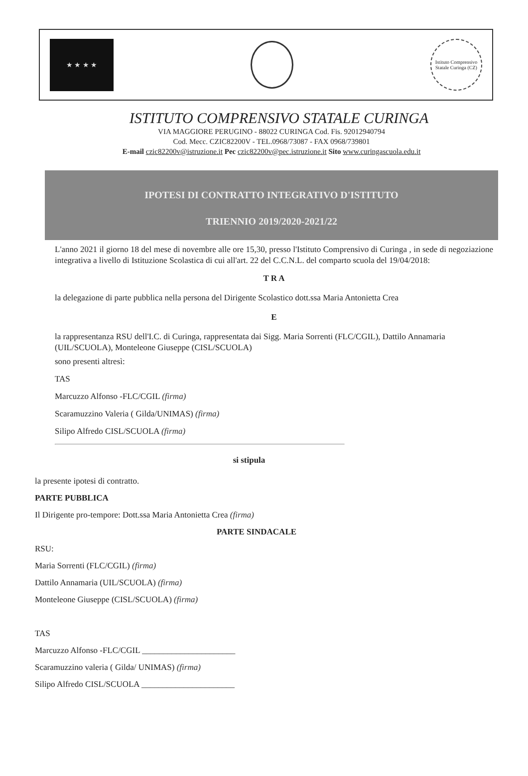★ ★ ★ ★
Istituto Comprensivo Statale Curinga (CZ)
ISTITUTO COMPRENSIVO STATALE CURINGA
VIA MAGGIORE PERUGINO - 88022 CURINGA Cod. Fis. 92012940794
Cod. Mecc. CZIC82200V - TEL.0968/73087 - FAX 0968/739801
E-mail czic82200v@istruzione.it Pec czic82200v@pec.istruzione.it Sito www.curingascuola.edu.it
IPOTESI DI CONTRATTO INTEGRATIVO D'ISTITUTO
TRIENNIO 2019/2020-2021/22
L'anno 2021 il giorno 18 del mese di novembre alle ore 15,30, presso l'Istituto Comprensivo di Curinga , in sede di negoziazione integrativa a livello di Istituzione Scolastica di cui all'art. 22 del C.C.N.L. del comparto scuola del 19/04/2018:
T R A
la delegazione di parte pubblica nella persona del Dirigente Scolastico dott.ssa Maria Antonietta Crea
E
la rappresentanza RSU dell'I.C. di Curinga, rappresentata dai Sigg. Maria Sorrenti (FLC/CGIL), Dattilo Annamaria (UIL/SCUOLA), Monteleone Giuseppe (CISL/SCUOLA)
sono presenti altresì:
TAS
Marcuzzo Alfonso -FLC/CGIL (firma)
Scaramuzzino Valeria ( Gilda/UNIMAS) (firma)
Silipo Alfredo CISL/SCUOLA (firma)
si stipula
la presente ipotesi di contratto.
PARTE PUBBLICA
Il Dirigente pro-tempore: Dott.ssa Maria Antonietta Crea (firma)
PARTE SINDACALE
RSU:
Maria Sorrenti (FLC/CGIL) (firma)
Dattilo Annamaria (UIL/SCUOLA) (firma)
Monteleone Giuseppe (CISL/SCUOLA) (firma)
TAS
Marcuzzo Alfonso -FLC/CGIL ______________________
Scaramuzzino valeria ( Gilda/ UNIMAS) (firma)
Silipo Alfredo CISL/SCUOLA ______________________